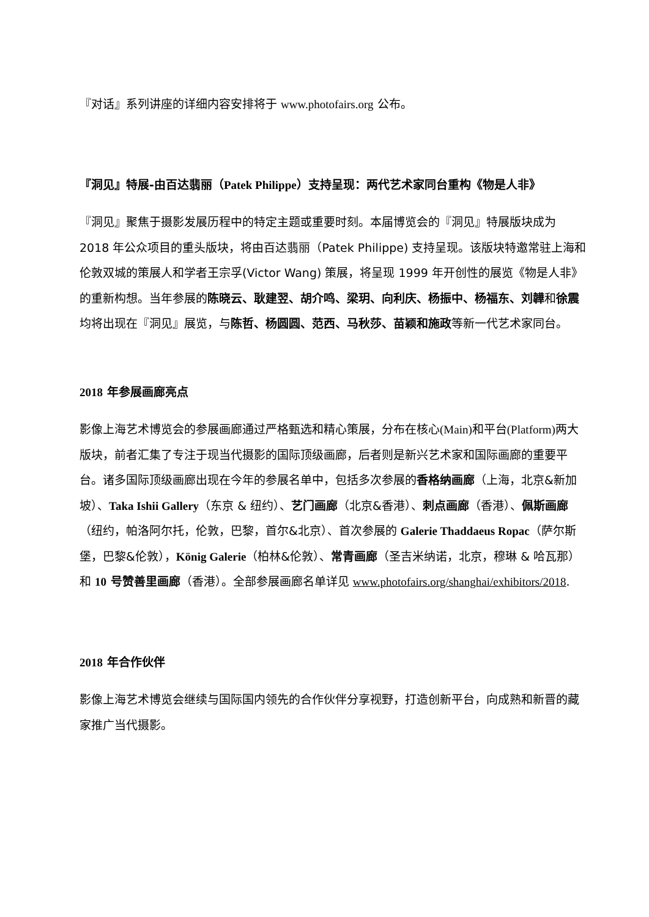『对话』系列讲座的详细内容安排将于 www.photofairs.org 公布。
『洞见』特展-由百达翡丽（Patek Philippe）支持呈现：两代艺术家同台重构《物是人非》
『洞见』聚焦于摄影发展历程中的特定主题或重要时刻。本届博览会的『洞见』特展版块成为 2018 年公众项目的重头版块，将由百达翡丽（Patek Philippe) 支持呈现。该版块特邀常驻上海和伦敦双城的策展人和学者王宗孚(Victor Wang) 策展，将呈现 1999 年开创性的展览《物是人非》的重新构想。当年参展的陈晓云、耿建翌、胡介鸣、梁玥、向利庆、杨振中、杨福东、刘韡和徐震均将出现在『洞见』展览，与陈哲、杨圆圆、范西、马秋莎、苗颖和施政等新一代艺术家同台。
2018 年参展画廊亮点
影像上海艺术博览会的参展画廊通过严格甄选和精心策展，分布在核心(Main) 和平台(Platform) 两大版块，前者汇集了专注于现当代摄影的国际顶级画廊，后者则是新兴艺术家和国际画廊的重要平台。诸多国际顶级画廊出现在今年的参展名单中，包括多次参展的香格纳画廊（上海，北京&新加坡）、Taka Ishii Gallery（东京 & 纽约）、艺门画廊（北京&香港）、刺点画廊（香港）、佩斯画廊（纽约，帕洛阿尔托，伦敦，巴黎，首尔&北京）、首次参展的 Galerie Thaddaeus Ropac（萨尔斯堡，巴黎&伦敦），König Galerie（柏林&伦敦）、常青画廊（圣吉米纳诺，北京，穆琳 & 哈瓦那）和 10 号赞善里画廊（香港）。全部参展画廊名单详见 www.photofairs.org/shanghai/exhibitors/2018.
2018 年合作伙伴
影像上海艺术博览会继续与国际国内领先的合作伙伴分享视野，打造创新平台，向成熟和新晋的藏家推广当代摄影。